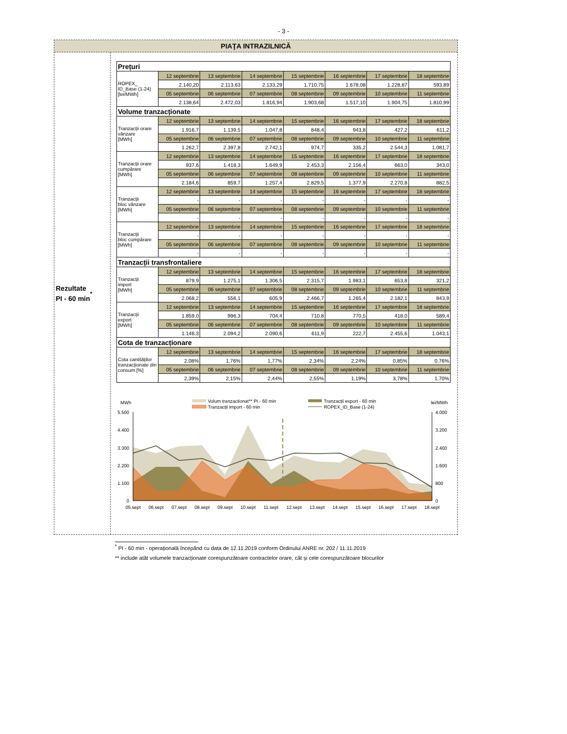- 3 -
PIAŢA INTRAZILNICĂ
Rezultate
PI - 60 min<sup>*</sup>
| Prețuri | | | | | | | |
| ROPEX_ ID_Base (1-24) [lei/MWh] | 12 septembrie | 13 septembrie | 14 septembrie | 15 septembrie | 16 septembrie | 17 septembrie | 18 septembrie |
| | 2.140,20 | 2.113,63 | 2.133,29 | 1.710,75 | 1.678,08 | 1.228,87 | 593,89 |
| | 05 septembrie | 06 septembrie | 07 septembrie | 08 septembrie | 09 septembrie | 10 septembrie | 11 septembrie |
| | 2.138,64 | 2.472,03 | 1.816,94 | 1.903,68 | 1.517,10 | 1.904,75 | 1.810,99 |
| Volume tranzacționate | | | | | | | |
| Tranzacții orare vânzare [MWh] | 12 septembrie | 13 septembrie | 14 septembrie | 15 septembrie | 16 septembrie | 17 septembrie | 18 septembrie |
| | 1.916,7 | 1.139,5 | 1.047,8 | 848,4 | 943,8 | 427,2 | 611,2 |
| | 05 septembrie | 06 septembrie | 07 septembrie | 08 septembrie | 09 septembrie | 10 septembrie | 11 septembrie |
| | 1.262,7 | 2.397,8 | 2.742,1 | 974,7 | 335,2 | 2.544,3 | 1.081,7 |
| Tranzacții orare cumpărare [MWh] | 12 septembrie | 13 septembrie | 14 septembrie | 15 septembrie | 16 septembrie | 17 septembrie | 18 septembrie |
| | 937,6 | 1.418,3 | 1.649,9 | 2.453,3 | 2.156,4 | 663,0 | 343,0 |
| | 05 septembrie | 06 septembrie | 07 septembrie | 08 septembrie | 09 septembrie | 10 septembrie | 11 septembrie |
| | 2.184,6 | 859,7 | 1.257,4 | 2.829,5 | 1.377,9 | 2.270,8 | 882,5 |
| Tranzacții bloc vânzare [MWh] | 12 septembrie | 13 septembrie | 14 septembrie | 15 septembrie | 16 septembrie | 17 septembrie | 18 septembrie |
| | - | - | - | - | - | - | - |
| | 05 septembrie | 06 septembrie | 07 septembrie | 08 septembrie | 09 septembrie | 10 septembrie | 11 septembrie |
| | - | - | - | - | - | - | - |
| Tranzacții bloc cumpărare [MWh] | 12 septembrie | 13 septembrie | 14 septembrie | 15 septembrie | 16 septembrie | 17 septembrie | 18 septembrie |
| | - | - | - | - | - | - | - |
| | 05 septembrie | 06 septembrie | 07 septembrie | 08 septembrie | 09 septembrie | 10 septembrie | 11 septembrie |
| | - | - | - | - | - | - | - |
| Tranzacții transfrontaliere | | | | | | | |
| Tranzacții import [MWh] | 12 septembrie | 13 septembrie | 14 septembrie | 15 septembrie | 16 septembrie | 17 septembrie | 18 septembrie |
| | 879,9 | 1.275,1 | 1.306,5 | 2.315,7 | 1.983,1 | 653,8 | 321,2 |
| | 05 septembrie | 06 septembrie | 07 septembrie | 08 septembrie | 09 septembrie | 10 septembrie | 11 septembrie |
| | 2.068,2 | 556,1 | 605,9 | 2.466,7 | 1.265,4 | 2.182,1 | 843,9 |
| Tranzacții export [MWh] | 12 septembrie | 13 septembrie | 14 septembrie | 15 septembrie | 16 septembrie | 17 septembrie | 18 septembrie |
| | 1.859,0 | 996,3 | 704,4 | 710,8 | 770,5 | 418,0 | 589,4 |
| | 05 septembrie | 06 septembrie | 07 septembrie | 08 septembrie | 09 septembrie | 10 septembrie | 11 septembrie |
| | 1.146,3 | 2.094,2 | 2.090,6 | 611,9 | 222,7 | 2.455,6 | 1.043,1 |
| Cota de tranzacționare | | | | | | | |
| Cota cantităților tranzacționate din consum [%] | 12 septembrie | 13 septembrie | 14 septembrie | 15 septembrie | 16 septembrie | 17 septembrie | 18 septembrie |
| | 2,08% | 1,76% | 1,77% | 2,34% | 2,24% | 0,85% | 0,76% |
| | 05 septembrie | 06 septembrie | 07 septembrie | 08 septembrie | 09 septembrie | 10 septembrie | 11 septembrie |
| | 2,39% | 2,15% | 2,44% | 2,55% | 1,19% | 3,78% | 1,70% |
MWh
lei/MWh
Volum tranzactionat** PI - 60 min
Tranzacții import - 60 min
Tranzacții export - 60 min
ROPEX_ID_Base (1-24)
5.500
4.400
3.300
2.200
1.100
0
4.000
3.200
2.400
1.600
800
0
05.sept
06.sept
07.sept
08.sept
09.sept
10.sept
11.sept
12.sept
13.sept
14.sept
15.sept
16.sept
17.sept
18.sept
<sup>*</sup> PI - 60 min - operațională începând cu data de 12.11.2019 conform Ordinului ANRE nr. 202 / 11.11.2019
** include atât volumele tranzacționate corespunzătoare contractelor orare, cât și cele corespunzătoare blocurilor